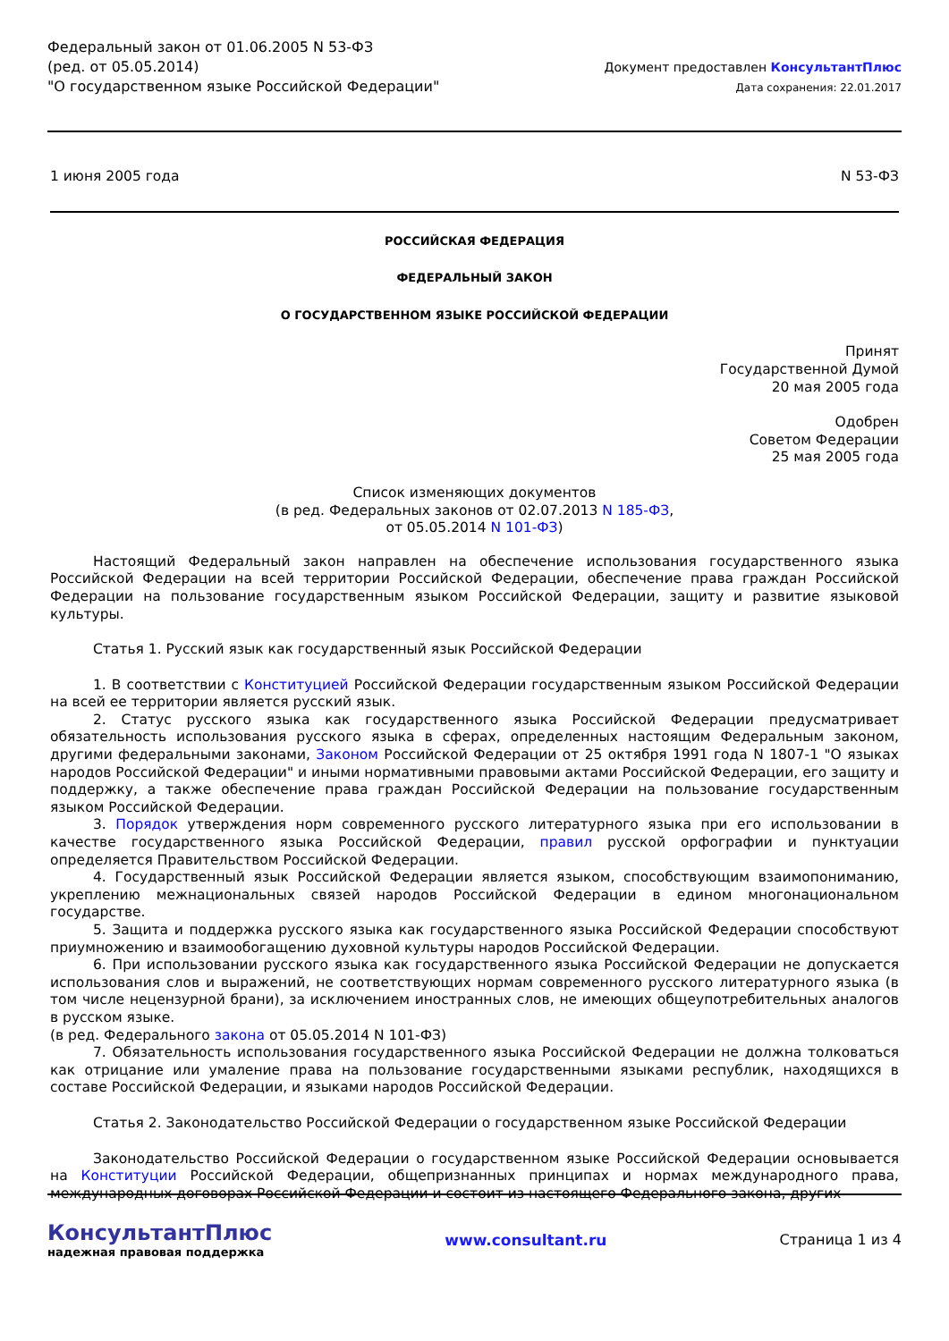Федеральный закон от 01.06.2005 N 53-ФЗ
(ред. от 05.05.2014)
"О государственном языке Российской Федерации"
Документ предоставлен КонсультантПлюс
Дата сохранения: 22.01.2017
1 июня 2005 года N 53-ФЗ
РОССИЙСКАЯ ФЕДЕРАЦИЯ
ФЕДЕРАЛЬНЫЙ ЗАКОН
О ГОСУДАРСТВЕННОМ ЯЗЫКЕ РОССИЙСКОЙ ФЕДЕРАЦИИ
Принят
Государственной Думой
20 мая 2005 года
Одобрен
Советом Федерации
25 мая 2005 года
Список изменяющих документов
(в ред. Федеральных законов от 02.07.2013 N 185-ФЗ,
от 05.05.2014 N 101-ФЗ)
Настоящий Федеральный закон направлен на обеспечение использования государственного языка Российской Федерации на всей территории Российской Федерации, обеспечение права граждан Российской Федерации на пользование государственным языком Российской Федерации, защиту и развитие языковой культуры.
Статья 1. Русский язык как государственный язык Российской Федерации
1. В соответствии с Конституцией Российской Федерации государственным языком Российской Федерации на всей ее территории является русский язык.
2. Статус русского языка как государственного языка Российской Федерации предусматривает обязательность использования русского языка в сферах, определенных настоящим Федеральным законом, другими федеральными законами, Законом Российской Федерации от 25 октября 1991 года N 1807-1 "О языках народов Российской Федерации" и иными нормативными правовыми актами Российской Федерации, его защиту и поддержку, а также обеспечение права граждан Российской Федерации на пользование государственным языком Российской Федерации.
3. Порядок утверждения норм современного русского литературного языка при его использовании в качестве государственного языка Российской Федерации, правил русской орфографии и пунктуации определяется Правительством Российской Федерации.
4. Государственный язык Российской Федерации является языком, способствующим взаимопониманию, укреплению межнациональных связей народов Российской Федерации в едином многонациональном государстве.
5. Защита и поддержка русского языка как государственного языка Российской Федерации способствуют приумножению и взаимообогащению духовной культуры народов Российской Федерации.
6. При использовании русского языка как государственного языка Российской Федерации не допускается использования слов и выражений, не соответствующих нормам современного русского литературного языка (в том числе нецензурной брани), за исключением иностранных слов, не имеющих общеупотребительных аналогов в русском языке.
(в ред. Федерального закона от 05.05.2014 N 101-ФЗ)
7. Обязательность использования государственного языка Российской Федерации не должна толковаться как отрицание или умаление права на пользование государственными языками республик, находящихся в составе Российской Федерации, и языками народов Российской Федерации.
Статья 2. Законодательство Российской Федерации о государственном языке Российской Федерации
Законодательство Российской Федерации о государственном языке Российской Федерации основывается на Конституции Российской Федерации, общепризнанных принципах и нормах международного права, международных договорах Российской Федерации и состоит из настоящего Федерального закона, других
КонсультантПлюс
надежная правовая поддержка
www.consultant.ru Страница 1 из 4